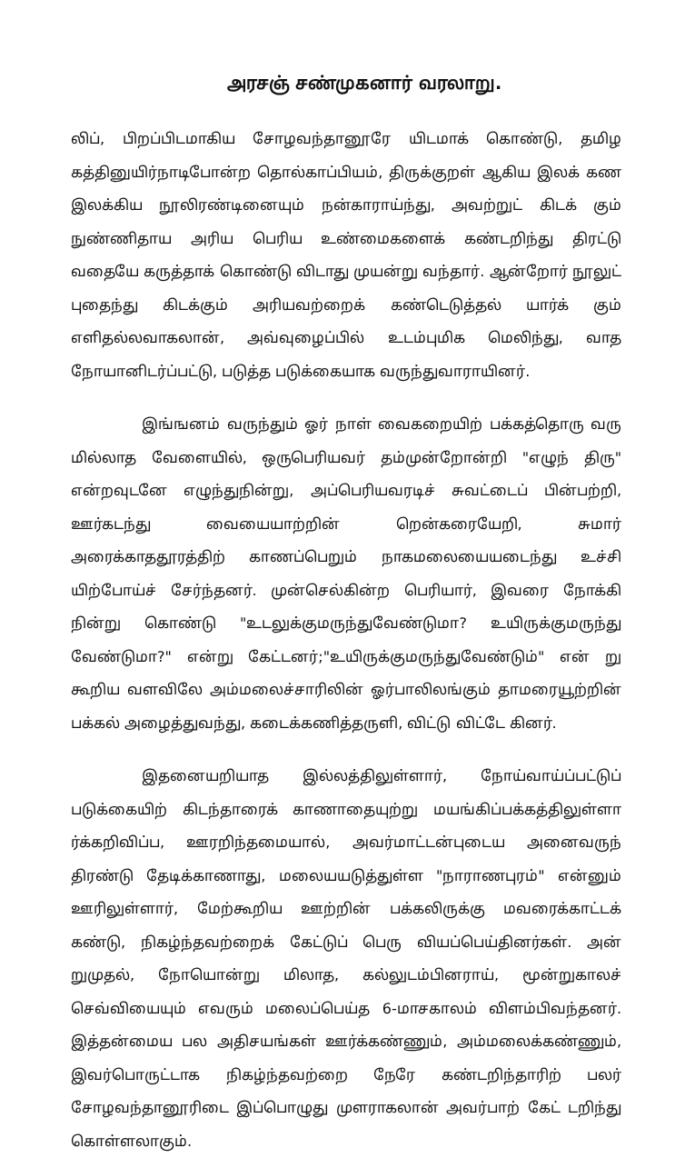அரசஞ் சண்முகனார் வரலாறு.
லிப், பிறப்பிடமாகிய சோழவந்தானூரே யிடமாக் கொண்டு, தமிழ கத்தினுயிர்நாடிபோன்ற தொல்காப்பியம், திருக்குறள் ஆகிய இலக் கண இலக்கிய நூலிரண்டினையும் நன்காராய்ந்து, அவற்றுட் கிடக் கும் நுண்ணிதாய அரிய பெரிய உண்மைகளைக் கண்டறிந்து திரட்டு வதையே கருத்தாக் கொண்டு விடாது முயன்று வந்தார். ஆன்றோர் நூலுட் புதைந்து கிடக்கும் அரியவற்றைக் கண்டெடுத்தல் யார்க் கும் எளிதல்லவாகலான், அவ்வுழைப்பில் உடம்புமிக மெலிந்து, வாத நோயானிடர்ப்பட்டு, படுத்த படுக்கையாக வருந்துவாராயினர்.
இங்ஙனம் வருந்தும் ஓர் நாள் வைகறையிற் பக்கத்தொரு வரு மில்லாத வேளையில், ஒருபெரியவர் தம்முன்றோன்றி "எழுந் திரு" என்றவுடனே எழுந்துநின்று, அப்பெரியவரடிச் சுவட்டைப் பின்பற்றி, ஊர்கடந்து வையையாற்றின் றென்கரையேறி, சுமார் அரைக்காததூரத்திற் காணப்பெறும் நாகமலையையடைந்து உச்சி யிற்போய்ச் சேர்ந்தனர். முன்செல்கின்ற பெரியார், இவரை நோக்கி நின்று கொண்டு "உடலுக்குமருந்துவேண்டுமா? உயிருக்குமருந்து வேண்டுமா?" என்று கேட்டனர்;"உயிருக்குமருந்துவேண்டும்" என் று கூறிய வளவிலே அம்மலைச்சாரிலின் ஓர்பாலிலங்கும் தாமரையூற்றின் பக்கல் அழைத்துவந்து, கடைக்கணித்தருளி, விட்டு விட்டே கினர்.
இதனையறியாத இல்லத்திலுள்ளார், நோய்வாய்ப்பட்டுப் படுக்கையிற் கிடந்தாரைக் காணாதையுற்று மயங்கிப்பக்கத்திலுள்ளா ர்க்கறிவிப்ப, ஊரறிந்தமையால், அவர்மாட்டன்புடைய அனைவருந் திரண்டு தேடிக்காணாது, மலையயடுத்துள்ள "நாராணபுரம்" என்னும் ஊரிலுள்ளார், மேற்கூறிய ஊற்றின் பக்கலிருக்கு மவரைக்காட்டக் கண்டு, நிகழ்ந்தவற்றைக் கேட்டுப் பெரு வியப்பெய்தினர்கள். அன் றுமுதல், நோயொன்று மிலாத, கல்லுடம்பினராய், மூன்றுகாலச் செவ்வியையும் எவரும் மலைப்பெய்த 6-மாசகாலம் விளம்பிவந்தனர். இத்தன்மைய பல அதிசயங்கள் ஊர்க்கண்ணும், அம்மலைக்கண்ணும், இவர்பொருட்டாக நிகழ்ந்தவற்றை நேரே கண்டறிந்தாரிற் பலர் சோழவந்தானூரிடை இப்பொழுது முளராகலான் அவர்பாற் கேட் டறிந்து கொள்ளலாகும்.